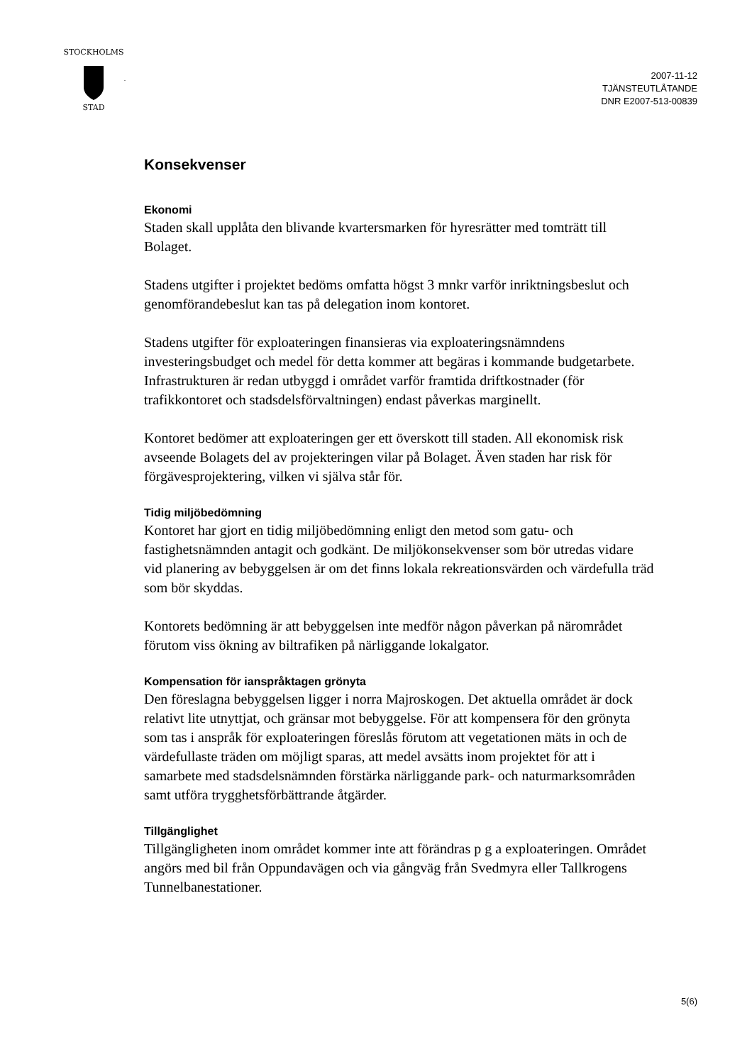STOCKHOLMS
STAD
2007-11-12
TJÄNSTEUTLÅTANDE
DNR E2007-513-00839
Konsekvenser
Ekonomi
Staden skall upplåta den blivande kvartersmarken för hyresrätter med tomträtt till Bolaget.
Stadens utgifter i projektet bedöms omfatta högst 3 mnkr varför inriktningsbeslut och genomförandebeslut kan tas på delegation inom kontoret.
Stadens utgifter för exploateringen finansieras via exploateringsnämndens investeringsbudget och medel för detta kommer att begäras i kommande budgetarbete. Infrastrukturen är redan utbyggd i området varför framtida driftkostnader (för trafikkontoret och stadsdelsförvaltningen) endast påverkas marginellt.
Kontoret bedömer att exploateringen ger ett överskott till staden. All ekonomisk risk avseende Bolagets del av projekteringen vilar på Bolaget. Även staden har risk för förgävesprojektering, vilken vi själva står för.
Tidig miljöbedömning
Kontoret har gjort en tidig miljöbedömning enligt den metod som gatu- och fastighetsnämnden antagit och godkänt. De miljökonsekvenser som bör utredas vidare vid planering av bebyggelsen är om det finns lokala rekreationsvärden och värdefulla träd som bör skyddas.
Kontorets bedömning är att bebyggelsen inte medför någon påverkan på närområdet förutom viss ökning av biltrafiken på närliggande lokalgator.
Kompensation för ianspråktagen grönyta
Den föreslagna bebyggelsen ligger i norra Majroskogen. Det aktuella området är dock relativt lite utnyttjat, och gränsar mot bebyggelse. För att kompensera för den grönyta som tas i anspråk för exploateringen föreslås förutom att vegetationen mäts in och de värdefullaste träden om möjligt sparas, att medel avsätts inom projektet för att i samarbete med stadsdelsnämnden förstärka närliggande park- och naturmarksområden samt utföra trygghetsförbättrande åtgärder.
Tillgänglighet
Tillgängligheten inom området kommer inte att förändras p g a exploateringen. Området angörs med bil från Oppundavägen och via gångväg från Svedmyra eller Tallkrogens Tunnelbanestationer.
5(6)